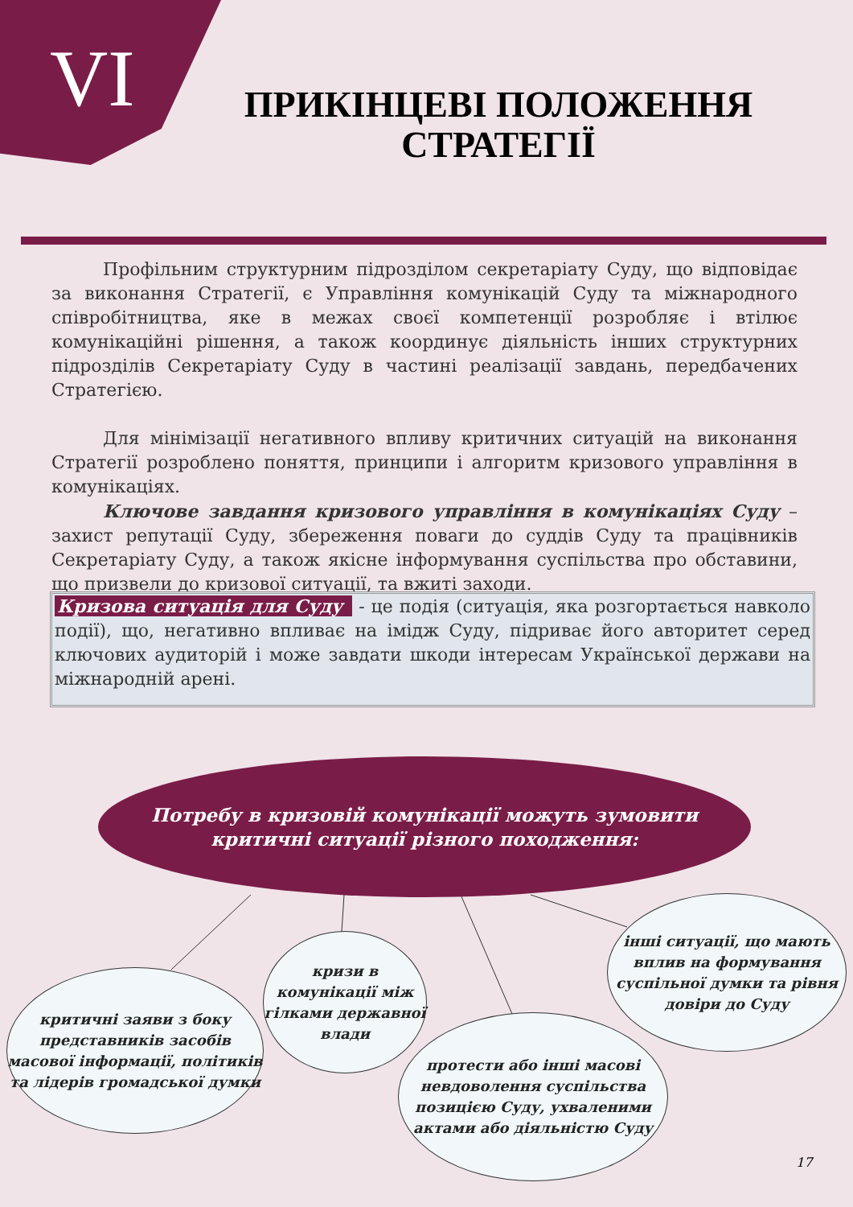VI
ПРИКІНЦЕВІ ПОЛОЖЕННЯ СТРАТЕГІЇ
Профільним структурним підрозділом секретаріату Суду, що відповідає за виконання Стратегії, є Управління комунікацій Суду та міжнародного співробітництва, яке в межах своєї компетенції розробляє і втілює комунікаційні рішення, а також координує діяльність інших структурних підрозділів Секретаріату Суду в частині реалізації завдань, передбачених Стратегією.
Для мінімізації негативного впливу критичних ситуацій на виконання Стратегії розроблено поняття, принципи і алгоритм кризового управління в комунікаціях.
Ключове завдання кризового управління в комунікаціях Суду – захист репутації Суду, збереження поваги до суддів Суду та працівників Секретаріату Суду, а також якісне інформування суспільства про обставини, що призвели до кризової ситуації, та вжиті заходи.
Кризова ситуація для Суду - це подія (ситуація, яка розгортається навколо події), що, негативно впливає на імідж Суду, підриває його авторитет серед ключових аудиторій і може завдати шкоди інтересам Української держави на міжнародній арені.
Потребу в кризовій комунікації можуть зумовити
критичні ситуації різного походження:
критичні заяви з боку представників засобів масової інформації, політиків та лідерів громадської думки
кризи в комунікації між гілками державної влади
протести або інші масові невдоволення суспільства позицією Суду, ухваленими актами або діяльністю Суду
інші ситуації, що мають вплив на формування суспільної думки та рівня довіри до Суду
17